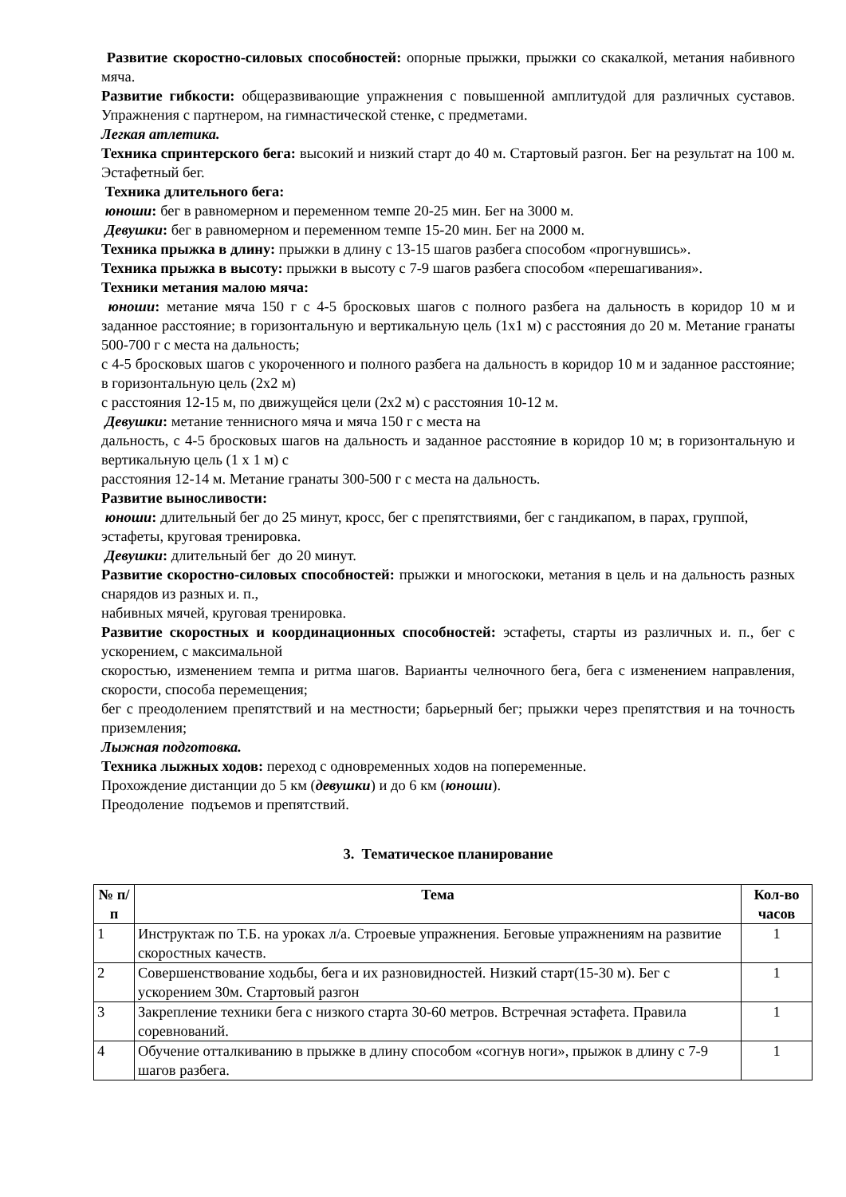Развитие скоростно-силовых способностей: опорные прыжки, прыжки со скакалкой, метания набивного мяча.
Развитие гибкости: общеразвивающие упражнения с повышенной амплитудой для различных суставов. Упражнения с партнером, на гимнастической стенке, с предметами.
Легкая атлетика.
Техника спринтерского бега: высокий и низкий старт до 40 м. Стартовый разгон. Бег на результат на 100 м. Эстафетный бег.
Техника длительного бега:
юноши: бег в равномерном и переменном темпе 20-25 мин. Бег на 3000 м.
Девушки: бег в равномерном и переменном темпе 15-20 мин. Бег на 2000 м.
Техника прыжка в длину: прыжки в длину с 13-15 шагов разбега способом «прогнувшись».
Техника прыжка в высоту: прыжки в высоту с 7-9 шагов разбега способом «перешагивания».
Техники метания малою мяча:
юноши: метание мяча 150 г с 4-5 бросковых шагов с полного разбега на дальность в коридор 10 м и заданное расстояние; в горизонтальную и вертикальную цель (1x1 м) с расстояния до 20 м. Метание гранаты 500-700 г с места на дальность;
с 4-5 бросковых шагов с укороченного и полного разбега на дальность в коридор 10 м и заданное расстояние; в горизонтальную цель (2x2 м)
с расстояния 12-15 м, по движущейся цели (2x2 м) с расстояния 10-12 м.
Девушки: метание теннисного мяча и мяча 150 г с места на
дальность, с 4-5 бросковых шагов на дальность и заданное расстояние в коридор 10 м; в горизонтальную и вертикальную цель (1 x 1 м) с
расстояния 12-14 м. Метание гранаты 300-500 г с места на дальность.
Развитие выносливости:
юноши: длительный бег до 25 минут, кросс, бег с препятствиями, бег с гандикапом, в парах, группой,
эстафеты, круговая тренировка.
Девушки: длительный бег до 20 минут.
Развитие скоростно-силовых способностей: прыжки и многоскоки, метания в цель и на дальность разных снарядов из разных и. п.,
набивных мячей, круговая тренировка.
Развитие скоростных и координационных способностей: эстафеты, старты из различных и. п., бег с ускорением, с максимальной
скоростью, изменением темпа и ритма шагов. Варианты челночного бега, бега с изменением направления, скорости, способа перемещения;
бег с преодолением препятствий и на местности; барьерный бег; прыжки через препятствия и на точность приземления;
Лыжная подготовка.
Техника лыжных ходов: переход с одновременных ходов на попеременные.
Прохождение дистанции до 5 км (девушки) и до 6 км (юноши).
Преодоление подъемов и препятствий.
3. Тематическое планирование
| № п/п | Тема | Кол-во часов |
| --- | --- | --- |
| 1 | Инструктаж по Т.Б. на уроках л/а. Строевые упражнения. Беговые упражнениям на развитие скоростных качеств. | 1 |
| 2 | Совершенствование ходьбы, бега и их разновидностей. Низкий старт(15-30 м). Бег с ускорением 30м. Стартовый разгон | 1 |
| 3 | Закрепление техники бега с низкого старта 30-60 метров. Встречная эстафета. Правила соревнований. | 1 |
| 4 | Обучение отталкиванию в прыжке в длину способом «согнув ноги», прыжок в длину с 7-9 шагов разбега. | 1 |